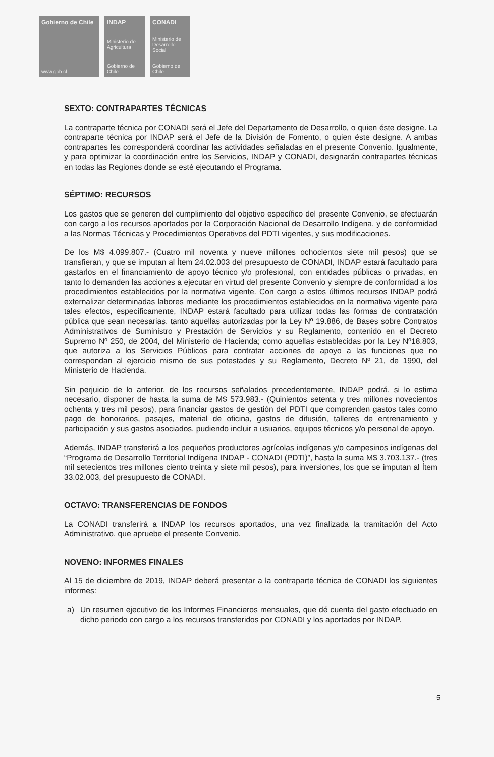Gobierno de Chile
www.gob.cl
INDAP
Ministerio de Agricultura
Gobierno de Chile
CONADI
Ministerio de Desarrollo Social
Gobierno de Chile
SEXTO: CONTRAPARTES TÉCNICAS
La contraparte técnica por CONADI será el Jefe del Departamento de Desarrollo, o quien éste designe. La contraparte técnica por INDAP será el Jefe de la División de Fomento, o quien éste designe. A ambas contrapartes les corresponderá coordinar las actividades señaladas en el presente Convenio. Igualmente, y para optimizar la coordinación entre los Servicios, INDAP y CONADI, designarán contrapartes técnicas en todas las Regiones donde se esté ejecutando el Programa.
SÉPTIMO: RECURSOS
Los gastos que se generen del cumplimiento del objetivo específico del presente Convenio, se efectuarán con cargo a los recursos aportados por la Corporación Nacional de Desarrollo Indígena, y de conformidad a las Normas Técnicas y Procedimientos Operativos del PDTI vigentes, y sus modificaciones.
De los M$ 4.099.807.- (Cuatro mil noventa y nueve millones ochocientos siete mil pesos) que se transfieran, y que se imputan al Ítem 24.02.003 del presupuesto de CONADI, INDAP estará facultado para gastarlos en el financiamiento de apoyo técnico y/o profesional, con entidades públicas o privadas, en tanto lo demanden las acciones a ejecutar en virtud del presente Convenio y siempre de conformidad a los procedimientos establecidos por la normativa vigente. Con cargo a estos últimos recursos INDAP podrá externalizar determinadas labores mediante los procedimientos establecidos en la normativa vigente para tales efectos, específicamente, INDAP estará facultado para utilizar todas las formas de contratación pública que sean necesarias, tanto aquellas autorizadas por la Ley Nº 19.886, de Bases sobre Contratos Administrativos de Suministro y Prestación de Servicios y su Reglamento, contenido en el Decreto Supremo Nº 250, de 2004, del Ministerio de Hacienda; como aquellas establecidas por la Ley Nº18.803, que autoriza a los Servicios Públicos para contratar acciones de apoyo a las funciones que no correspondan al ejercicio mismo de sus potestades y su Reglamento, Decreto Nº 21, de 1990, del Ministerio de Hacienda.
Sin perjuicio de lo anterior, de los recursos señalados precedentemente, INDAP podrá, si lo estima necesario, disponer de hasta la suma de M$ 573.983.- (Quinientos setenta y tres millones novecientos ochenta y tres mil pesos), para financiar gastos de gestión del PDTI que comprenden gastos tales como pago de honorarios, pasajes, material de oficina, gastos de difusión, talleres de entrenamiento y participación y sus gastos asociados, pudiendo incluir a usuarios, equipos técnicos y/o personal de apoyo.
Además, INDAP transferirá a los pequeños productores agrícolas indígenas y/o campesinos indígenas del “Programa de Desarrollo Territorial Indígena INDAP - CONADI (PDTI)”, hasta la suma M$ 3.703.137.- (tres mil setecientos tres millones ciento treinta y siete mil pesos), para inversiones, los que se imputan al Ítem 33.02.003, del presupuesto de CONADI.
OCTAVO: TRANSFERENCIAS DE FONDOS
La CONADI transferirá a INDAP los recursos aportados, una vez finalizada la tramitación del Acto Administrativo, que apruebe el presente Convenio.
NOVENO: INFORMES FINALES
Al 15 de diciembre de 2019, INDAP deberá presentar a la contraparte técnica de CONADI los siguientes informes:
a) Un resumen ejecutivo de los Informes Financieros mensuales, que dé cuenta del gasto efectuado en dicho periodo con cargo a los recursos transferidos por CONADI y los aportados por INDAP.
5